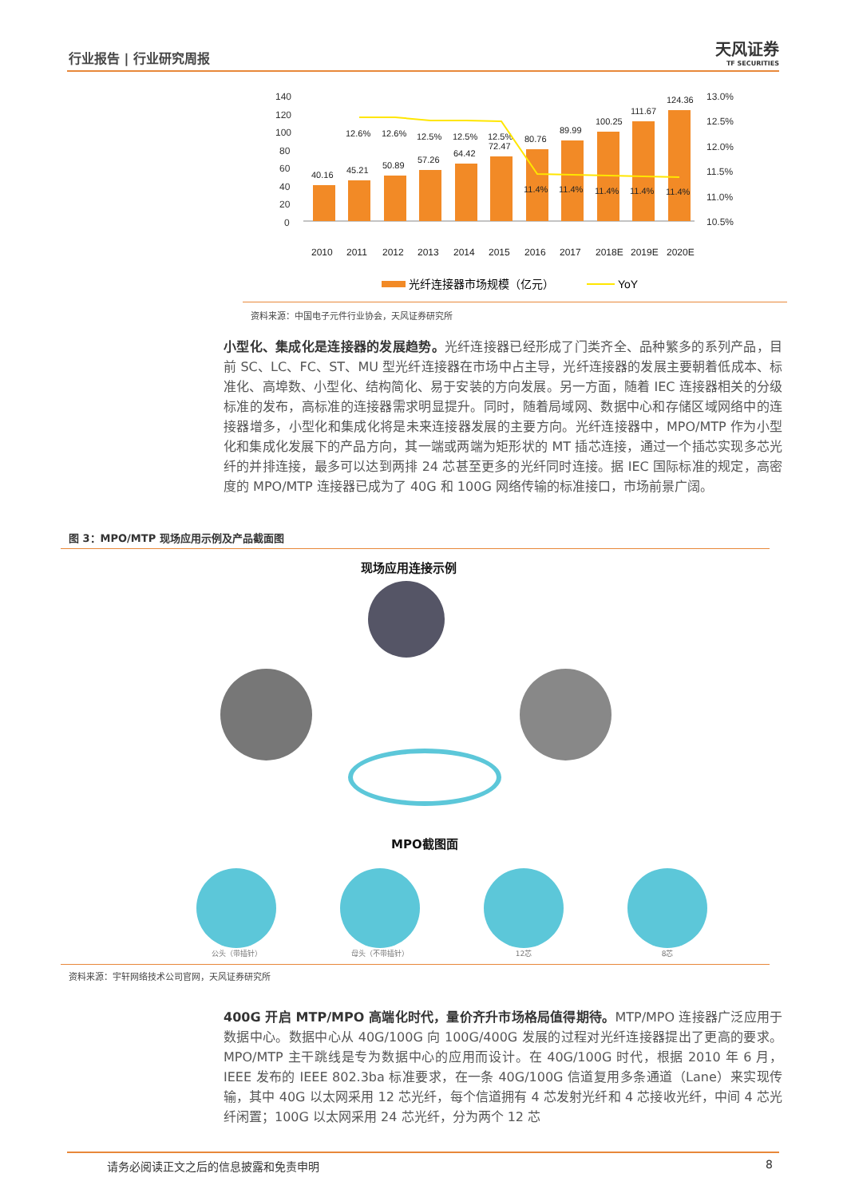行业报告 | 行业研究周报 天风证券
TF SECURITIES
140
120
100
80
60
40
20
0
13.0%
12.5%
12.0%
11.5%
11.0%
10.5%
40.16
45.21
50.89
57.26
64.42
72.47
80.76
89.99
100.25
111.67
124.36
12.6%
12.6%
12.5%
12.5%
12.5%
11.4%
11.4%
11.4%
11.4%
11.4%
2010
2011
2012
2013
2014
2015
2016
2017
2018E
2019E
2020E
光纤连接器市场规模（亿元）
YoY
资料来源：中国电子元件行业协会，天风证券研究所
小型化、集成化是连接器的发展趋势。光纤连接器已经形成了门类齐全、品种繁多的系列产品，目前 SC、LC、FC、ST、MU 型光纤连接器在市场中占主导，光纤连接器的发展主要朝着低成本、标准化、高埠数、小型化、结构简化、易于安装的方向发展。另一方面，随着 IEC 连接器相关的分级标准的发布，高标准的连接器需求明显提升。同时，随着局域网、数据中心和存储区域网络中的连接器增多，小型化和集成化将是未来连接器发展的主要方向。光纤连接器中，MPO/MTP 作为小型化和集成化发展下的产品方向，其一端或两端为矩形状的 MT 插芯连接，通过一个插芯实现多芯光纤的并排连接，最多可以达到两排 24 芯甚至更多的光纤同时连接。据 IEC 国际标准的规定，高密度的 MPO/MTP 连接器已成为了 40G 和 100G 网络传输的标准接口，市场前景广阔。
图 3：MPO/MTP 现场应用示例及产品截面图
现场应用连接示例
MPO截图面
公头（带插针） 母头（不带插针） 12芯 8芯
资料来源：宇轩网络技术公司官网，天风证券研究所
400G 开启 MTP/MPO 高端化时代，量价齐升市场格局值得期待。MTP/MPO 连接器广泛应用于数据中心。数据中心从 40G/100G 向 100G/400G 发展的过程对光纤连接器提出了更高的要求。MPO/MTP 主干跳线是专为数据中心的应用而设计。在 40G/100G 时代，根据 2010 年 6 月，IEEE 发布的 IEEE 802.3ba 标准要求，在一条 40G/100G 信道复用多条通道（Lane）来实现传输，其中 40G 以太网采用 12 芯光纤，每个信道拥有 4 芯发射光纤和 4 芯接收光纤，中间 4 芯光纤闲置；100G 以太网采用 24 芯光纤，分为两个 12 芯
请务必阅读正文之后的信息披露和免责申明 8